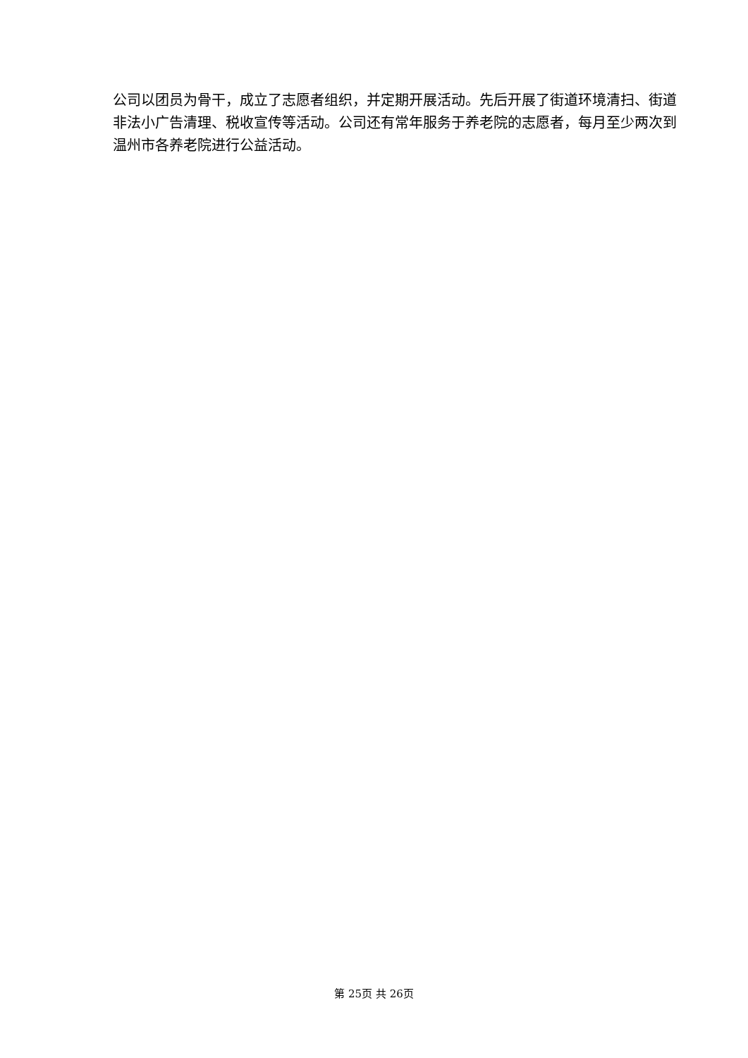公司以团员为骨干，成立了志愿者组织，并定期开展活动。先后开展了街道环境清扫、街道非法小广告清理、税收宣传等活动。公司还有常年服务于养老院的志愿者，每月至少两次到温州市各养老院进行公益活动。
第 25页 共 26页